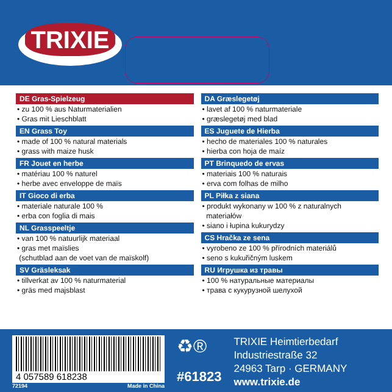TRIXIE
DE Gras-Spielzeug
• zu 100 % aus Naturmaterialien
• Gras mit Lieschblatt
EN Grass Toy
• made of 100 % natural materials
• grass with maize husk
FR Jouet en herbe
• matériau 100 % naturel
• herbe avec enveloppe de maïs
IT Gioco di erba
• materiale naturale 100 %
• erba con foglia di mais
NL Grasspeeltje
• van 100 % natuurlijk materiaal
• gras met maïslies
(schutblad aan de voet van de maïskolf)
SV Gräsleksak
• tillverkat av 100 % naturmaterial
• gräs med majsblast
DA Græslegetøj
• lavet af 100 % naturmateriale
• græslegetøj med blad
ES Juguete de Hierba
• hecho de materiales 100 % naturales
• hierba con hoja de maíz
PT Brinquedo de ervas
• materiais 100 % naturais
• erva com folhas de milho
PL Piłka z siana
• produkt wykonany w 100 % z naturalnych
materiałów
• siano i łupina kukurydzy
CS Hračka ze sena
• vyrobeno ze 100 % přírodních materiálů
• seno s kukuřičným luskem
RU Игрушка из травы
• 100 % натуральные материалы
• трава с кукурузной шелухой
4 057589 618238
72194 Made in China
♻®
#61823
TRIXIE Heimtierbedarf
Industriestraße 32
24963 Tarp · GERMANY
www.trixie.de